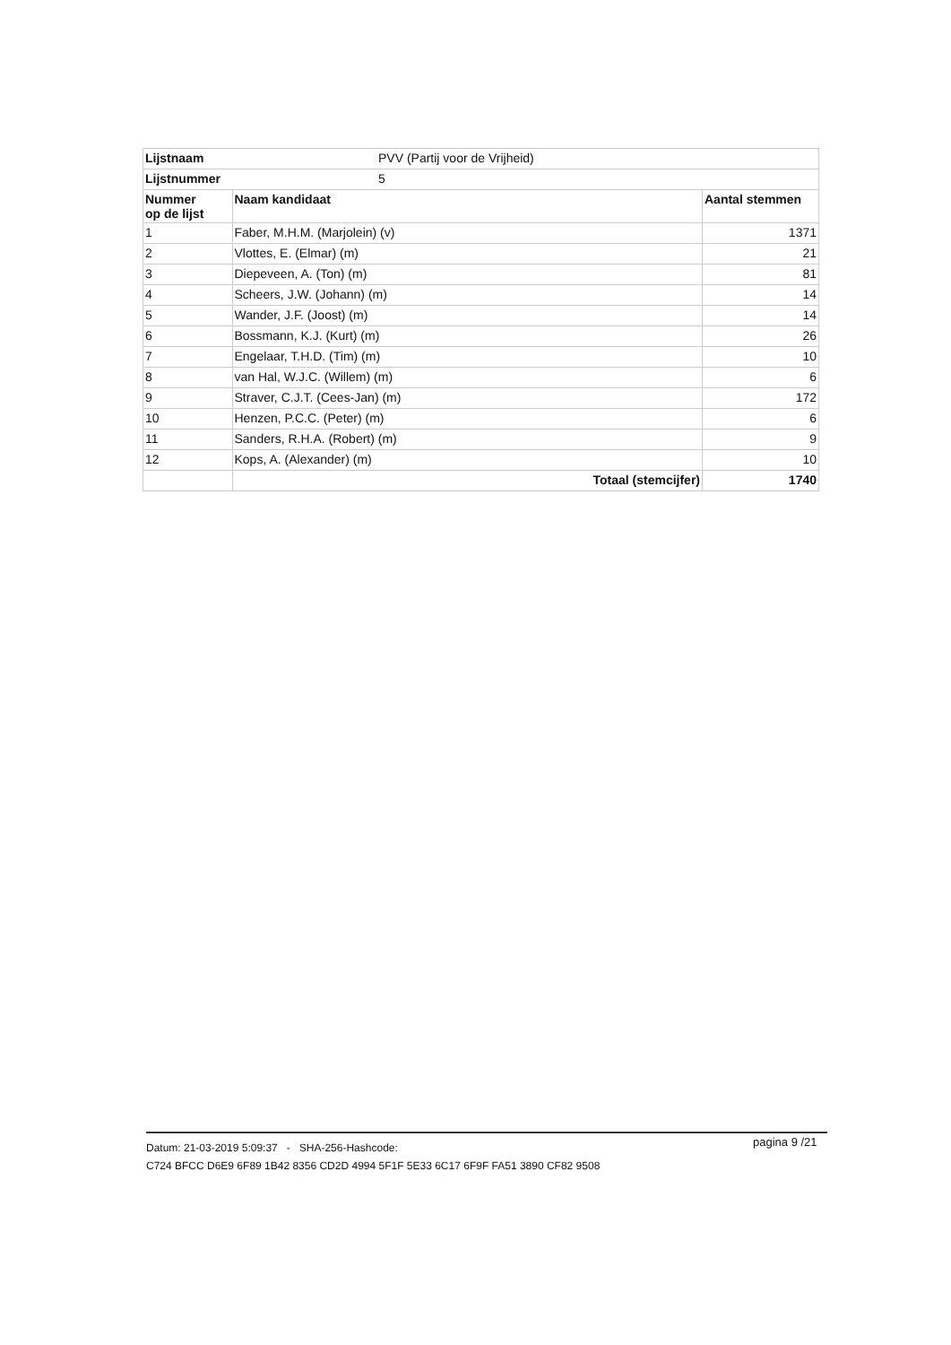| Lijstnaam | PVV (Partij voor de Vrijheid) | |
| Lijstnummer | 5 | |
| Nummer op de lijst | Naam kandidaat | Aantal stemmen |
| 1 | Faber, M.H.M. (Marjolein) (v) | 1371 |
| 2 | Vlottes, E. (Elmar) (m) | 21 |
| 3 | Diepeveen, A. (Ton) (m) | 81 |
| 4 | Scheers, J.W. (Johann) (m) | 14 |
| 5 | Wander, J.F. (Joost) (m) | 14 |
| 6 | Bossmann, K.J. (Kurt) (m) | 26 |
| 7 | Engelaar, T.H.D. (Tim) (m) | 10 |
| 8 | van Hal, W.J.C. (Willem) (m) | 6 |
| 9 | Straver, C.J.T. (Cees-Jan) (m) | 172 |
| 10 | Henzen, P.C.C. (Peter) (m) | 6 |
| 11 | Sanders, R.H.A. (Robert) (m) | 9 |
| 12 | Kops, A. (Alexander) (m) | 10 |
| | Totaal (stemcijfer) | 1740 |
Datum: 21-03-2019 5:09:37 - SHA-256-Hashcode:
C724 BFCC D6E9 6F89 1B42 8356 CD2D 4994 5F1F 5E33 6C17 6F9F FA51 3890 CF82 9508
pagina 9 /21